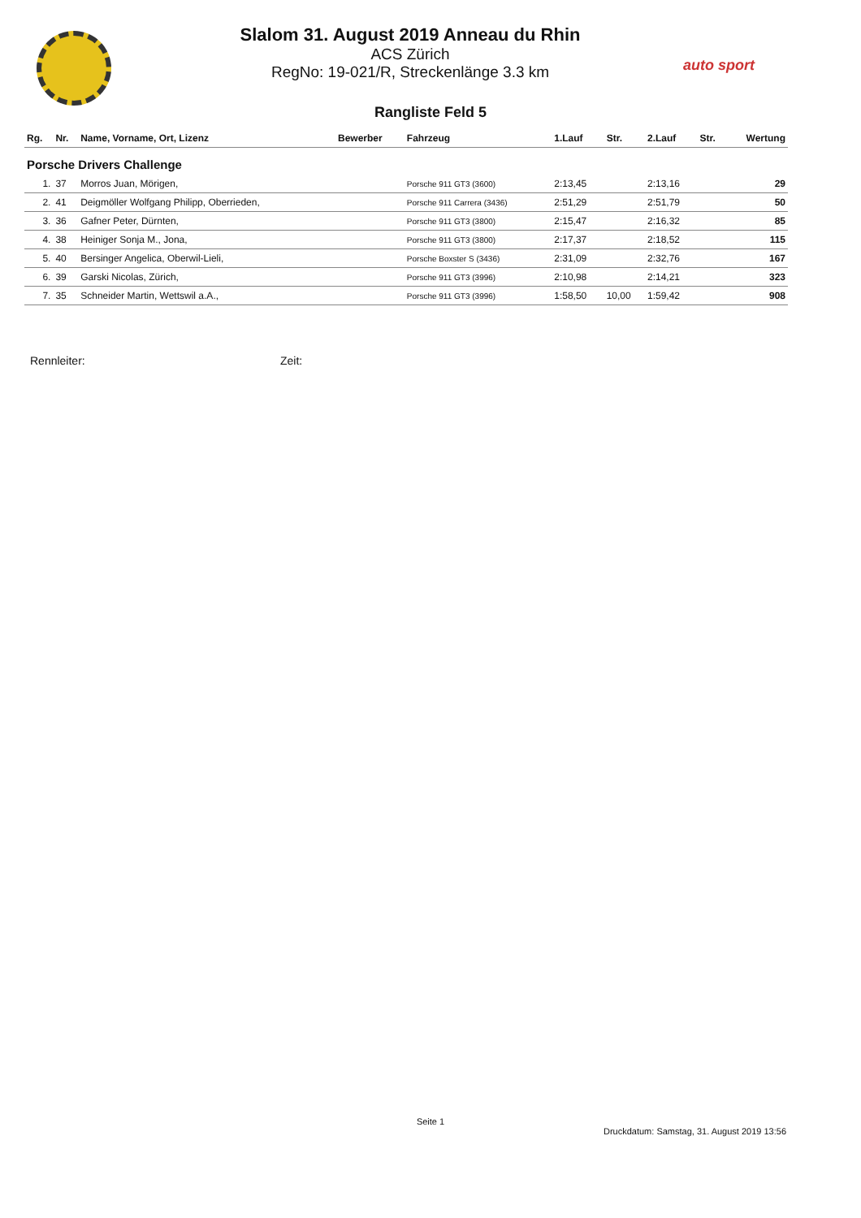auto sport
Slalom 31. August 2019 Anneau du Rhin
ACS Zürich
RegNo: 19-021/R, Streckenlänge 3.3 km
Rangliste Feld 5
| Rg. | Nr. | Name, Vorname, Ort, Lizenz | Bewerber | Fahrzeug | 1.Lauf | Str. | 2.Lauf | Str. | Wertung |
| --- | --- | --- | --- | --- | --- | --- | --- | --- | --- |
| Porsche Drivers Challenge | | | | | | | | | |
| 1. | 37 | Morros Juan, Mörigen, | | Porsche 911 GT3 (3600) | 2:13,45 | | 2:13,16 | | 29 |
| 2. | 41 | Deigmöller Wolfgang Philipp, Oberrieden, | | Porsche 911 Carrera (3436) | 2:51,29 | | 2:51,79 | | 50 |
| 3. | 36 | Gafner Peter, Dürnten, | | Porsche 911 GT3 (3800) | 2:15,47 | | 2:16,32 | | 85 |
| 4. | 38 | Heiniger Sonja M., Jona, | | Porsche 911 GT3 (3800) | 2:17,37 | | 2:18,52 | | 115 |
| 5. | 40 | Bersinger Angelica, Oberwil-Lieli, | | Porsche Boxster S (3436) | 2:31,09 | | 2:32,76 | | 167 |
| 6. | 39 | Garski Nicolas, Zürich, | | Porsche 911 GT3 (3996) | 2:10,98 | | 2:14,21 | | 323 |
| 7. | 35 | Schneider Martin, Wettswil a.A., | | Porsche 911 GT3 (3996) | 1:58,50 | 10,00 | 1:59,42 | | 908 |
Rennleiter: Zeit:
Seite 1
Druckdatum: Samstag, 31. August 2019 13:56